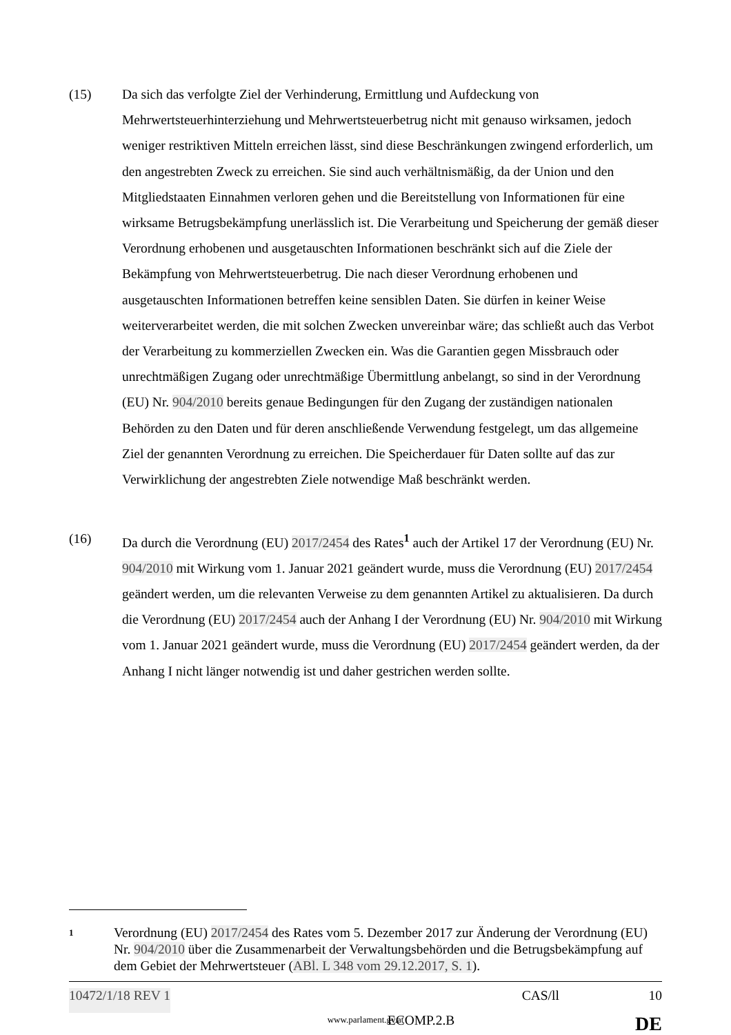(15) Da sich das verfolgte Ziel der Verhinderung, Ermittlung und Aufdeckung von Mehrwertsteuerhinterziehung und Mehrwertsteuerbetrug nicht mit genauso wirksamen, jedoch weniger restriktiven Mitteln erreichen lässt, sind diese Beschränkungen zwingend erforderlich, um den angestrebten Zweck zu erreichen. Sie sind auch verhältnismäßig, da der Union und den Mitgliedstaaten Einnahmen verloren gehen und die Bereitstellung von Informationen für eine wirksame Betrugsbekämpfung unerlässlich ist. Die Verarbeitung und Speicherung der gemäß dieser Verordnung erhobenen und ausgetauschten Informationen beschränkt sich auf die Ziele der Bekämpfung von Mehrwertsteuerbetrug. Die nach dieser Verordnung erhobenen und ausgetauschten Informationen betreffen keine sensiblen Daten. Sie dürfen in keiner Weise weiterverarbeitet werden, die mit solchen Zwecken unvereinbar wäre; das schließt auch das Verbot der Verarbeitung zu kommerziellen Zwecken ein. Was die Garantien gegen Missbrauch oder unrechtmäßigen Zugang oder unrechtmäßige Übermittlung anbelangt, so sind in der Verordnung (EU) Nr. 904/2010 bereits genaue Bedingungen für den Zugang der zuständigen nationalen Behörden zu den Daten und für deren anschließende Verwendung festgelegt, um das allgemeine Ziel der genannten Verordnung zu erreichen. Die Speicherdauer für Daten sollte auf das zur Verwirklichung der angestrebten Ziele notwendige Maß beschränkt werden.
(16) Da durch die Verordnung (EU) 2017/2454 des Rates<sup>1</sup> auch der Artikel 17 der Verordnung (EU) Nr. 904/2010 mit Wirkung vom 1. Januar 2021 geändert wurde, muss die Verordnung (EU) 2017/2454 geändert werden, um die relevanten Verweise zu dem genannten Artikel zu aktualisieren. Da durch die Verordnung (EU) 2017/2454 auch der Anhang I der Verordnung (EU) Nr. 904/2010 mit Wirkung vom 1. Januar 2021 geändert wurde, muss die Verordnung (EU) 2017/2454 geändert werden, da der Anhang I nicht länger notwendig ist und daher gestrichen werden sollte.
1
Verordnung (EU) 2017/2454 des Rates vom 5. Dezember 2017 zur Änderung der Verordnung (EU) Nr. 904/2010 über die Zusammenarbeit der Verwaltungsbehörden und die Betrugsbekämpfung auf dem Gebiet der Mehrwertsteuer (ABl. L 348 vom 29.12.2017, S. 1).
10472/1/18 REV 1 CAS/ll 10
ECOMP.2.B DE
www.parlament.gv.at